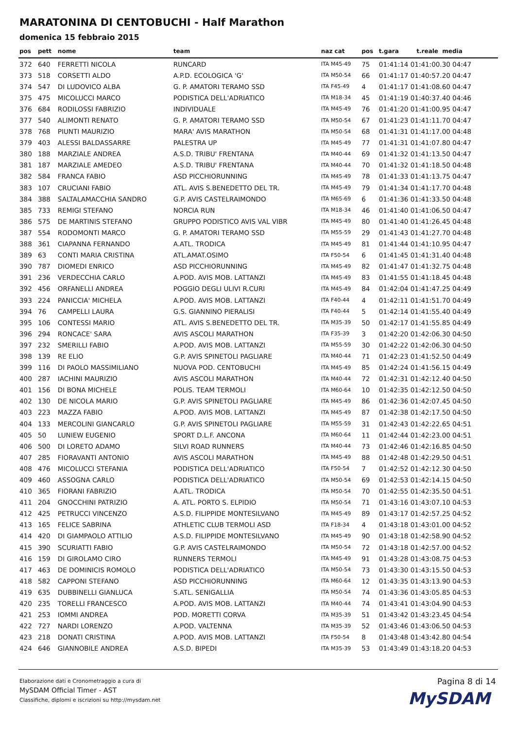MARATONINA DI CENTOBUCHI - Half Marathon
domenica 15 febbraio 2015
| pos | pett | nome | team | naz cat | pos | t.gara | t.reale media |
| --- | --- | --- | --- | --- | --- | --- | --- |
| 372 | 640 | FERRETTI NICOLA | RUNCARD | ITA M45-49 | 75 | 01:41:14 01:41:00.30 04:47 | |
| 373 | 518 | CORSETTI ALDO | A.P.D. ECOLOGICA 'G' | ITA M50-54 | 66 | 01:41:17 01:40:57.20 04:47 | |
| 374 | 547 | DI LUDOVICO ALBA | G. P. AMATORI TERAMO SSD | ITA F45-49 | 4 | 01:41:17 01:41:08.60 04:47 | |
| 375 | 475 | MICOLUCCI MARCO | PODISTICA DELL'ADRIATICO | ITA M18-34 | 45 | 01:41:19 01:40:37.40 04:46 | |
| 376 | 684 | RODILOSSI FABRIZIO | INDIVIDUALE | ITA M45-49 | 76 | 01:41:20 01:41:00.95 04:47 | |
| 377 | 540 | ALIMONTI RENATO | G. P. AMATORI TERAMO SSD | ITA M50-54 | 67 | 01:41:23 01:41:11.70 04:47 | |
| 378 | 768 | PIUNTI MAURIZIO | MARA' AVIS MARATHON | ITA M50-54 | 68 | 01:41:31 01:41:17.00 04:48 | |
| 379 | 403 | ALESSI BALDASSARRE | PALESTRA UP | ITA M45-49 | 77 | 01:41:31 01:41:07.80 04:47 | |
| 380 | 188 | MARZIALE ANDREA | A.S.D. TRIBU' FRENTANA | ITA M40-44 | 69 | 01:41:32 01:41:13.50 04:47 | |
| 381 | 187 | MARZIALE AMEDEO | A.S.D. TRIBU' FRENTANA | ITA M40-44 | 70 | 01:41:32 01:41:18.50 04:48 | |
| 382 | 584 | FRANCA FABIO | ASD PICCHIORUNNING | ITA M45-49 | 78 | 01:41:33 01:41:13.75 04:47 | |
| 383 | 107 | CRUCIANI FABIO | ATL. AVIS S.BENEDETTO DEL TR. | ITA M45-49 | 79 | 01:41:34 01:41:17.70 04:48 | |
| 384 | 388 | SALTALAMACCHIA SANDRO | G.P. AVIS CASTELRAIMONDO | ITA M65-69 | 6 | 01:41:36 01:41:33.50 04:48 | |
| 385 | 733 | REMIGI STEFANO | NORCIA RUN | ITA M18-34 | 46 | 01:41:40 01:41:06.50 04:47 | |
| 386 | 575 | DE MARTINIS STEFANO | GRUPPO PODISTICO AVIS VAL VIBR | ITA M45-49 | 80 | 01:41:40 01:41:26.45 04:48 | |
| 387 | 554 | RODOMONTI MARCO | G. P. AMATORI TERAMO SSD | ITA M55-59 | 29 | 01:41:43 01:41:27.70 04:48 | |
| 388 | 361 | CIAPANNA FERNANDO | A.ATL. TRODICA | ITA M45-49 | 81 | 01:41:44 01:41:10.95 04:47 | |
| 389 | 63 | CONTI MARIA CRISTINA | ATL.AMAT.OSIMO | ITA F50-54 | 6 | 01:41:45 01:41:31.40 04:48 | |
| 390 | 787 | DIOMEDI ENRICO | ASD PICCHIORUNNING | ITA M45-49 | 82 | 01:41:47 01:41:32.75 04:48 | |
| 391 | 236 | VERDECCHIA CARLO | A.POD. AVIS MOB. LATTANZI | ITA M45-49 | 83 | 01:41:55 01:41:18.45 04:48 | |
| 392 | 456 | ORFANELLI ANDREA | POGGIO DEGLI ULIVI R.CURI | ITA M45-49 | 84 | 01:42:04 01:41:47.25 04:49 | |
| 393 | 224 | PANICCIA' MICHELA | A.POD. AVIS MOB. LATTANZI | ITA F40-44 | 4 | 01:42:11 01:41:51.70 04:49 | |
| 394 | 76 | CAMPELLI LAURA | G.S. GIANNINO PIERALISI | ITA F40-44 | 5 | 01:42:14 01:41:55.40 04:49 | |
| 395 | 106 | CONTESSI MARIO | ATL. AVIS S.BENEDETTO DEL TR. | ITA M35-39 | 50 | 01:42:17 01:41:55.85 04:49 | |
| 396 | 294 | RONCACE' SARA | AVIS ASCOLI MARATHON | ITA F35-39 | 3 | 01:42:20 01:42:06.30 04:50 | |
| 397 | 232 | SMERILLI FABIO | A.POD. AVIS MOB. LATTANZI | ITA M55-59 | 30 | 01:42:22 01:42:06.30 04:50 | |
| 398 | 139 | RE ELIO | G.P. AVIS SPINETOLI PAGLIARE | ITA M40-44 | 71 | 01:42:23 01:41:52.50 04:49 | |
| 399 | 116 | DI PAOLO MASSIMILIANO | NUOVA POD. CENTOBUCHI | ITA M45-49 | 85 | 01:42:24 01:41:56.15 04:49 | |
| 400 | 287 | IACHINI MAURIZIO | AVIS ASCOLI MARATHON | ITA M40-44 | 72 | 01:42:31 01:42:12.40 04:50 | |
| 401 | 156 | DI BONA MICHELE | POLIS. TEAM TERMOLI | ITA M60-64 | 10 | 01:42:35 01:42:12.50 04:50 | |
| 402 | 130 | DE NICOLA MARIO | G.P. AVIS SPINETOLI PAGLIARE | ITA M45-49 | 86 | 01:42:36 01:42:07.45 04:50 | |
| 403 | 223 | MAZZA FABIO | A.POD. AVIS MOB. LATTANZI | ITA M45-49 | 87 | 01:42:38 01:42:17.50 04:50 | |
| 404 | 133 | MERCOLINI GIANCARLO | G.P. AVIS SPINETOLI PAGLIARE | ITA M55-59 | 31 | 01:42:43 01:42:22.65 04:51 | |
| 405 | 50 | LUNIEW EUGENIO | SPORT D.L.F. ANCONA | ITA M60-64 | 11 | 01:42:44 01:42:23.00 04:51 | |
| 406 | 500 | DI LORETO ADAMO | SILVI ROAD RUNNERS | ITA M40-44 | 73 | 01:42:46 01:42:16.85 04:50 | |
| 407 | 285 | FIORAVANTI ANTONIO | AVIS ASCOLI MARATHON | ITA M45-49 | 88 | 01:42:48 01:42:29.50 04:51 | |
| 408 | 476 | MICOLUCCI STEFANIA | PODISTICA DELL'ADRIATICO | ITA F50-54 | 7 | 01:42:52 01:42:12.30 04:50 | |
| 409 | 460 | ASSOGNA CARLO | PODISTICA DELL'ADRIATICO | ITA M50-54 | 69 | 01:42:53 01:42:14.15 04:50 | |
| 410 | 365 | FIORANI FABRIZIO | A.ATL. TRODICA | ITA M50-54 | 70 | 01:42:55 01:42:35.50 04:51 | |
| 411 | 204 | GNOCCHINI PATRIZIO | A. ATL. PORTO S. ELPIDIO | ITA M50-54 | 71 | 01:43:16 01:43:07.10 04:53 | |
| 412 | 425 | PETRUCCI VINCENZO | A.S.D. FILIPPIDE MONTESILVANO | ITA M45-49 | 89 | 01:43:17 01:42:57.25 04:52 | |
| 413 | 165 | FELICE SABRINA | ATHLETIC CLUB TERMOLI ASD | ITA F18-34 | 4 | 01:43:18 01:43:01.00 04:52 | |
| 414 | 420 | DI GIAMPAOLO ATTILIO | A.S.D. FILIPPIDE MONTESILVANO | ITA M45-49 | 90 | 01:43:18 01:42:58.90 04:52 | |
| 415 | 390 | SCURIATTI FABIO | G.P. AVIS CASTELRAIMONDO | ITA M50-54 | 72 | 01:43:18 01:42:57.00 04:52 | |
| 416 | 159 | DI GIROLAMO CIRO | RUNNERS TERMOLI | ITA M45-49 | 91 | 01:43:28 01:43:08.75 04:53 | |
| 417 | 463 | DE DOMINICIS ROMOLO | PODISTICA DELL'ADRIATICO | ITA M50-54 | 73 | 01:43:30 01:43:15.50 04:53 | |
| 418 | 582 | CAPPONI STEFANO | ASD PICCHIORUNNING | ITA M60-64 | 12 | 01:43:35 01:43:13.90 04:53 | |
| 419 | 635 | DUBBINELLI GIANLUCA | S.ATL. SENIGALLIA | ITA M50-54 | 74 | 01:43:36 01:43:05.85 04:53 | |
| 420 | 235 | TORELLI FRANCESCO | A.POD. AVIS MOB. LATTANZI | ITA M40-44 | 74 | 01:43:41 01:43:04.90 04:53 | |
| 421 | 253 | IOMMI ANDREA | POD. MORETTI CORVA | ITA M35-39 | 51 | 01:43:42 01:43:23.45 04:54 | |
| 422 | 727 | NARDI LORENZO | A.POD. VALTENNA | ITA M35-39 | 52 | 01:43:46 01:43:06.50 04:53 | |
| 423 | 218 | DONATI CRISTINA | A.POD. AVIS MOB. LATTANZI | ITA F50-54 | 8 | 01:43:48 01:43:42.80 04:54 | |
| 424 | 646 | GIANNOBILE ANDREA | A.S.D. BIPEDI | ITA M35-39 | 53 | 01:43:49 01:43:18.20 04:53 | |
Elaborazione dati e Cronometraggio a cura di
MySDAM Official Timer - AST
Classifiche, diplomi e iscrizioni su http://mysdam.net
Pagina 8 di 14
MySDAM